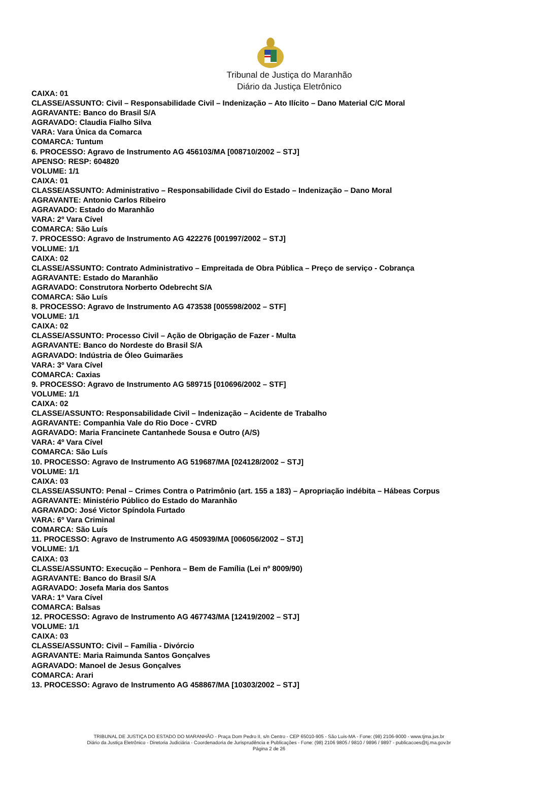Tribunal de Justiça do Maranhão
Diário da Justiça Eletrônico
CAIXA: 01
CLASSE/ASSUNTO: Civil – Responsabilidade Civil – Indenização – Ato Ilícito – Dano Material C/C Moral
AGRAVANTE: Banco do Brasil S/A
AGRAVADO: Claudia Fialho Silva
VARA: Vara Única da Comarca
COMARCA: Tuntum
6. PROCESSO: Agravo de Instrumento AG 456103/MA [008710/2002 – STJ]
APENSO: RESP: 604820
VOLUME: 1/1
CAIXA: 01
CLASSE/ASSUNTO: Administrativo – Responsabilidade Civil do Estado – Indenização – Dano Moral
AGRAVANTE: Antonio Carlos Ribeiro
AGRAVADO: Estado do Maranhão
VARA: 2º Vara Cível
COMARCA: São Luís
7. PROCESSO: Agravo de Instrumento AG 422276 [001997/2002 – STJ]
VOLUME: 1/1
CAIXA: 02
CLASSE/ASSUNTO: Contrato Administrativo – Empreitada de Obra Pública – Preço de serviço - Cobrança
AGRAVANTE: Estado do Maranhão
AGRAVADO: Construtora Norberto Odebrecht S/A
COMARCA: São Luís
8. PROCESSO: Agravo de Instrumento AG 473538 [005598/2002 – STF]
VOLUME: 1/1
CAIXA: 02
CLASSE/ASSUNTO: Processo Civil – Ação de Obrigação de Fazer - Multa
AGRAVANTE: Banco do Nordeste do Brasil S/A
AGRAVADO: Indústria de Óleo Guimarães
VARA: 3º Vara Cível
COMARCA: Caxias
9. PROCESSO: Agravo de Instrumento AG 589715 [010696/2002 – STF]
VOLUME: 1/1
CAIXA: 02
CLASSE/ASSUNTO: Responsabilidade Civil – Indenização – Acidente de Trabalho
AGRAVANTE: Companhia Vale do Rio Doce - CVRD
AGRAVADO: Maria Francinete Cantanhede Sousa e Outro (A/S)
VARA: 4º Vara Cível
COMARCA: São Luís
10. PROCESSO: Agravo de Instrumento AG 519687/MA [024128/2002 – STJ]
VOLUME: 1/1
CAIXA: 03
CLASSE/ASSUNTO: Penal – Crimes Contra o Patrimônio (art. 155 a 183) – Apropriação indébita – Hábeas Corpus
AGRAVANTE: Ministério Público do Estado do Maranhão
AGRAVADO: José Victor Spíndola Furtado
VARA: 6º Vara Criminal
COMARCA: São Luís
11. PROCESSO: Agravo de Instrumento AG 450939/MA [006056/2002 – STJ]
VOLUME: 1/1
CAIXA: 03
CLASSE/ASSUNTO: Execução – Penhora – Bem de Família (Lei nº 8009/90)
AGRAVANTE: Banco do Brasil S/A
AGRAVADO: Josefa Maria dos Santos
VARA: 1º Vara Cível
COMARCA: Balsas
12. PROCESSO: Agravo de Instrumento AG 467743/MA [12419/2002 – STJ]
VOLUME: 1/1
CAIXA: 03
CLASSE/ASSUNTO: Civil – Família - Divórcio
AGRAVANTE: Maria Raimunda Santos Gonçalves
AGRAVADO: Manoel de Jesus Gonçalves
COMARCA: Arari
13. PROCESSO: Agravo de Instrumento AG 458867/MA [10303/2002 – STJ]
TRIBUNAL DE JUSTIÇA DO ESTADO DO MARANHÃO - Praça Dom Pedro II, s/n Centro - CEP 65010-905 - São Luis-MA - Fone: (98) 2106-9000 - www.tjma.jus.br
Diário da Justiça Eletrônico - Diretoria Judiciária - Coordenadoria de Jurisprudência e Publicações - Fone: (98) 2106 9805 / 9810 / 9896 / 9897 - publicacoes@tj.ma.gov.br
Página 2 de 26